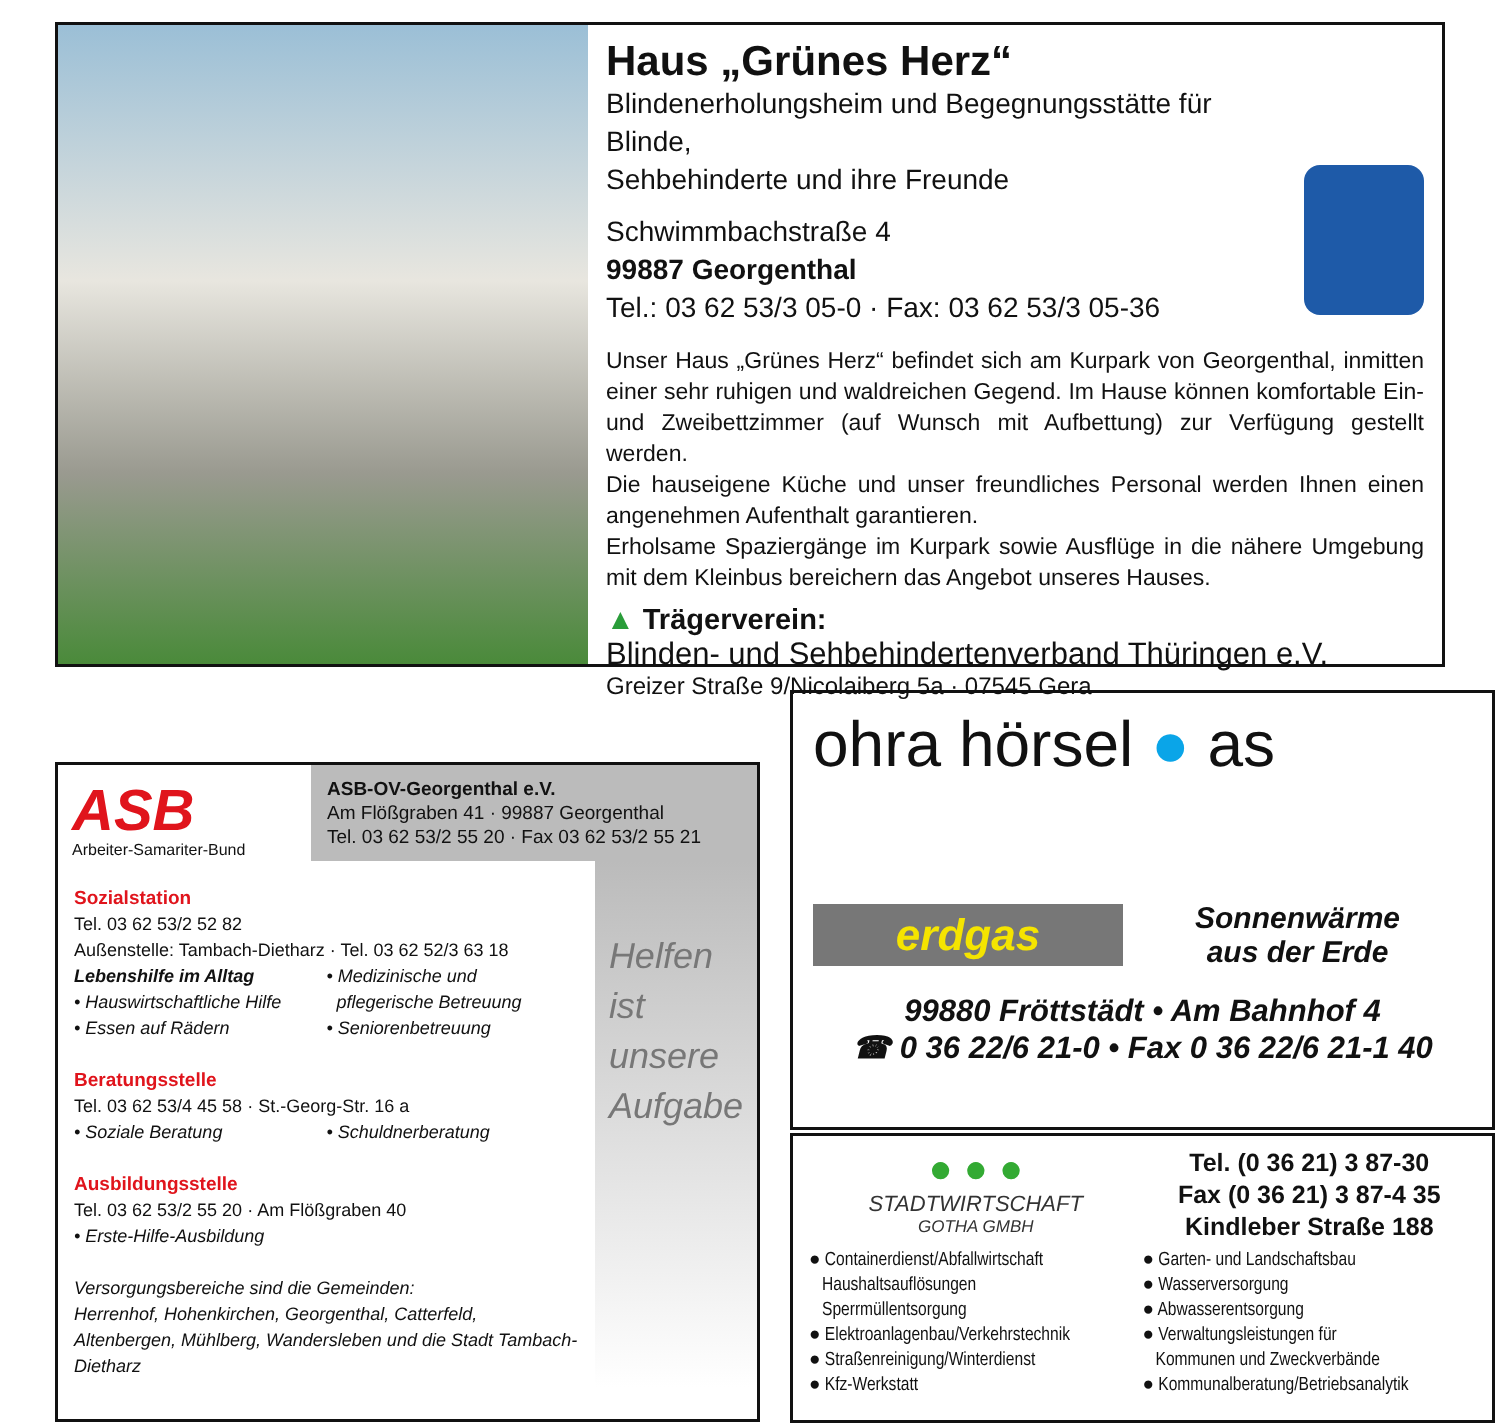Haus „Grünes Herz“
Blindenerholungsheim und Begegnungsstätte für Blinde,
Sehbehinderte und ihre Freunde
Schwimmbachstraße 4
99887 Georgenthal
Tel.: 03 62 53/3 05-0 · Fax: 03 62 53/3 05-36
Unser Haus „Grünes Herz“ befindet sich am Kurpark von Georgenthal, inmitten einer sehr ruhigen und waldreichen Gegend. Im Hause können komfortable Ein- und Zweibettzimmer (auf Wunsch mit Aufbettung) zur Verfügung gestellt werden.
Die hauseigene Küche und unser freundliches Personal werden Ihnen einen angenehmen Aufenthalt garantieren.
Erholsame Spaziergänge im Kurpark sowie Ausflüge in die nähere Umgebung mit dem Kleinbus bereichern das Angebot unseres Hauses.
▲ Trägerverein:
Blinden- und Sehbehindertenverband Thüringen e.V.
Greizer Straße 9/Nicolaiberg 5a · 07545 Gera
ASB
Arbeiter-Samariter-Bund
ASB-OV-Georgenthal e.V.
Am Flößgraben 41 · 99887 Georgenthal
Tel. 03 62 53/2 55 20 · Fax 03 62 53/2 55 21
Sozialstation
Tel. 03 62 53/2 52 82
Außenstelle: Tambach-Dietharz · Tel. 03 62 52/3 63 18
Lebenshilfe im Alltag
• Hauswirtschaftliche Hilfe
• Essen auf Rädern
• Medizinische und
pflegerische Betreuung
• Seniorenbetreuung
Beratungsstelle
Tel. 03 62 53/4 45 58 · St.-Georg-Str. 16 a
• Soziale Beratung • Schuldnerberatung
Ausbildungsstelle
Tel. 03 62 53/2 55 20 · Am Flößgraben 40
• Erste-Hilfe-Ausbildung
Versorgungsbereiche sind die Gemeinden:
Herrenhof, Hohenkirchen, Georgenthal, Catterfeld, Altenbergen, Mühlberg, Wandersleben und die Stadt Tambach-Dietharz
Helfen
ist
unsere
Aufgabe
ohra hörsel ● as
erdgas
Sonnenwärme
aus der Erde
99880 Fröttstädt • Am Bahnhof 4
☎ 0 36 22/6 21-0 • Fax 0 36 22/6 21-1 40
● ● ●
STADTWIRTSCHAFT
GOTHA GMBH
Tel. (0 36 21) 3 87-30
Fax (0 36 21) 3 87-4 35
Kindleber Straße 188
● Containerdienst/Abfallwirtschaft
Haushaltsauflösungen
Sperrmüllentsorgung
● Elektroanlagenbau/Verkehrstechnik
● Straßenreinigung/Winterdienst
● Kfz-Werkstatt
● Garten- und Landschaftsbau
● Wasserversorgung
● Abwasserentsorgung
● Verwaltungsleistungen für
Kommunen und Zweckverbände
● Kommunalberatung/Betriebsanalytik